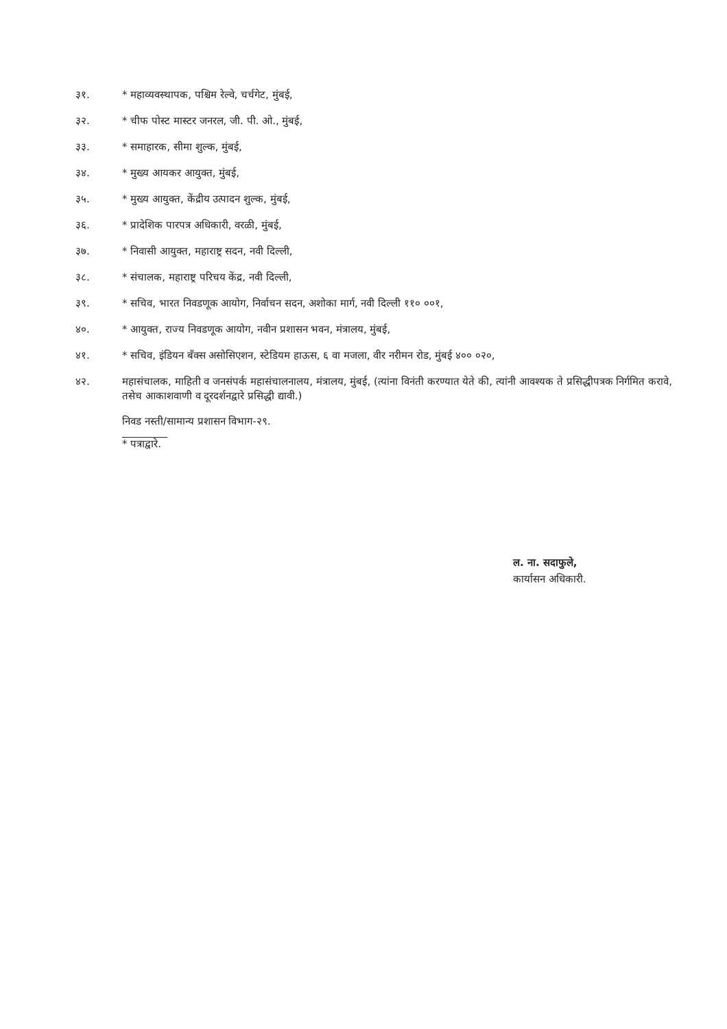३१. * महाव्यवस्थापक, पश्चिम रेल्वे, चर्चगेट, मुंबई,
३२. * चीफ पोस्ट मास्टर जनरल, जी. पी. ओ., मुंबई,
३३. * समाहारक, सीमा शुल्क, मुंबई,
३४. * मुख्य आयकर आयुक्त, मुंबई,
३५. * मुख्य आयुक्त, केंद्रीय उत्पादन शुल्क, मुंबई,
३६. * प्रादेशिक पारपत्र अधिकारी, वरळी, मुंबई,
३७. * निवासी आयुक्त, महाराष्ट्र सदन, नवी दिल्ली,
३८. * संचालक, महाराष्ट्र परिचय केंद्र, नवी दिल्ली,
३९. * सचिव, भारत निवडणूक आयोग, निर्वाचन सदन, अशोका मार्ग, नवी दिल्ली ११० ००१,
४०. * आयुक्त, राज्य निवडणूक आयोग, नवीन प्रशासन भवन, मंत्रालय, मुंबई,
४१. * सचिव, इंडियन बँक्स असोसिएशन, स्टेडियम हाऊस, ६ वा मजला, वीर नरीमन रोड, मुंबई ४०० ०२०,
४२. महासंचालक, माहिती व जनसंपर्क महासंचालनालय, मंत्रालय, मुंबई, (त्यांना विनंती करण्यात येते की, त्यांनी आवश्यक ते प्रसिद्धीपत्रक निर्गमित करावे, तसेच आकाशवाणी व दूरदर्शनद्वारे प्रसिद्धी द्यावी.)
निवड नस्ती/सामान्य प्रशासन विभाग-२९.
* पत्राद्वारे.
ल. ना. सदाफुले,
कार्यासन अधिकारी.